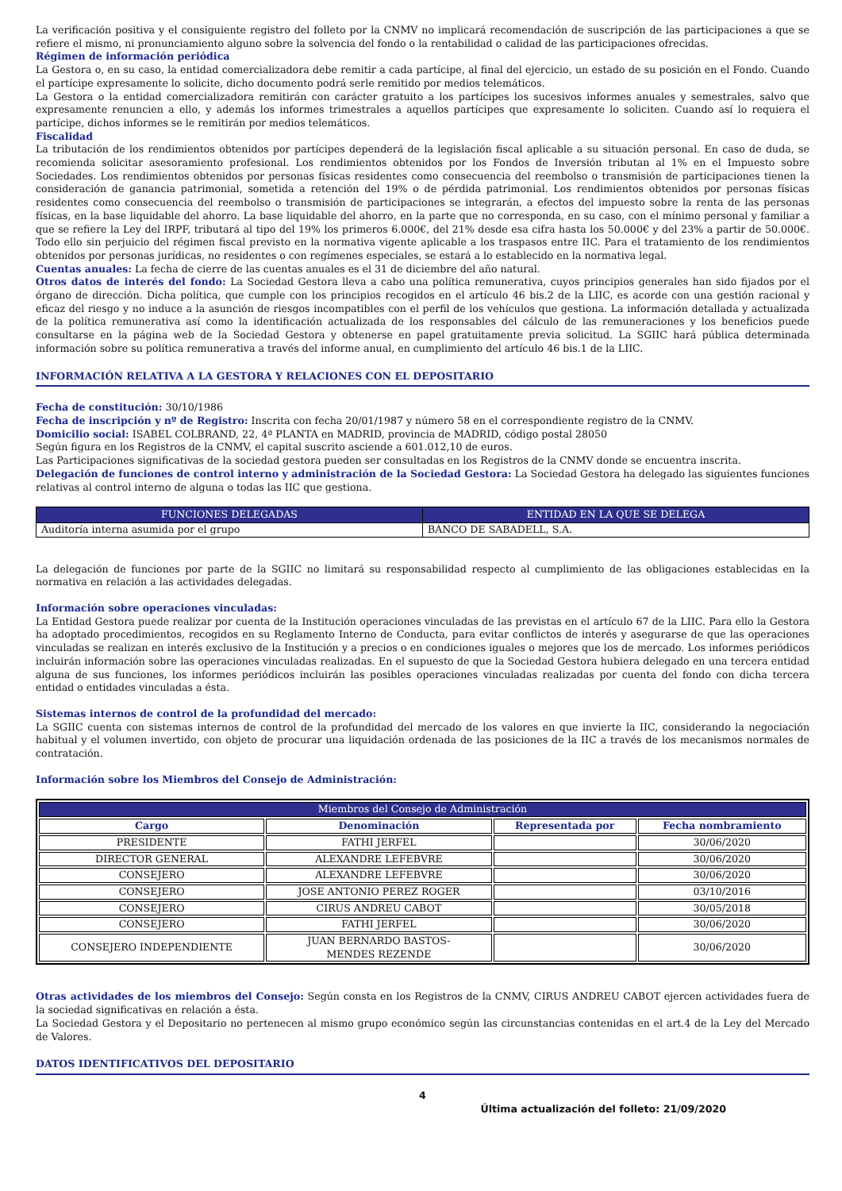La verificación positiva y el consiguiente registro del folleto por la CNMV no implicará recomendación de suscripción de las participaciones a que se refiere el mismo, ni pronunciamiento alguno sobre la solvencia del fondo o la rentabilidad o calidad de las participaciones ofrecidas.
Régimen de información periódica
La Gestora o, en su caso, la entidad comercializadora debe remitir a cada partícipe, al final del ejercicio, un estado de su posición en el Fondo. Cuando el partícipe expresamente lo solicite, dicho documento podrá serle remitido por medios telemáticos.
La Gestora o la entidad comercializadora remitirán con carácter gratuito a los partícipes los sucesivos informes anuales y semestrales, salvo que expresamente renuncien a ello, y además los informes trimestrales a aquellos partícipes que expresamente lo soliciten. Cuando así lo requiera el partícipe, dichos informes se le remitirán por medios telemáticos.
Fiscalidad
La tributación de los rendimientos obtenidos por partícipes dependerá de la legislación fiscal aplicable a su situación personal. En caso de duda, se recomienda solicitar asesoramiento profesional. Los rendimientos obtenidos por los Fondos de Inversión tributan al 1% en el Impuesto sobre Sociedades. Los rendimientos obtenidos por personas físicas residentes como consecuencia del reembolso o transmisión de participaciones tienen la consideración de ganancia patrimonial, sometida a retención del 19% o de pérdida patrimonial. Los rendimientos obtenidos por personas físicas residentes como consecuencia del reembolso o transmisión de participaciones se integrarán, a efectos del impuesto sobre la renta de las personas físicas, en la base liquidable del ahorro. La base liquidable del ahorro, en la parte que no corresponda, en su caso, con el mínimo personal y familiar a que se refiere la Ley del IRPF, tributará al tipo del 19% los primeros 6.000€, del 21% desde esa cifra hasta los 50.000€ y del 23% a partir de 50.000€. Todo ello sin perjuicio del régimen fiscal previsto en la normativa vigente aplicable a los traspasos entre IIC. Para el tratamiento de los rendimientos obtenidos por personas jurídicas, no residentes o con regímenes especiales, se estará a lo establecido en la normativa legal.
Cuentas anuales: La fecha de cierre de las cuentas anuales es el 31 de diciembre del año natural.
Otros datos de interés del fondo: La Sociedad Gestora lleva a cabo una política remunerativa, cuyos principios generales han sido fijados por el órgano de dirección. Dicha política, que cumple con los principios recogidos en el artículo 46 bis.2 de la LIIC, es acorde con una gestión racional y eficaz del riesgo y no induce a la asunción de riesgos incompatibles con el perfil de los vehículos que gestiona. La información detallada y actualizada de la política remunerativa así como la identificación actualizada de los responsables del cálculo de las remuneraciones y los beneficios puede consultarse en la página web de la Sociedad Gestora y obtenerse en papel gratuitamente previa solicitud. La SGIIC hará pública determinada información sobre su política remunerativa a través del informe anual, en cumplimiento del artículo 46 bis.1 de la LIIC.
INFORMACIÓN RELATIVA A LA GESTORA Y RELACIONES CON EL DEPOSITARIO
Fecha de constitución: 30/10/1986
Fecha de inscripción y nº de Registro: Inscrita con fecha 20/01/1987 y número 58 en el correspondiente registro de la CNMV.
Domicilio social: ISABEL COLBRAND, 22, 4ª PLANTA en MADRID, provincia de MADRID, código postal 28050
Según figura en los Registros de la CNMV, el capital suscrito asciende a 601.012,10 de euros.
Las Participaciones significativas de la sociedad gestora pueden ser consultadas en los Registros de la CNMV donde se encuentra inscrita.
Delegación de funciones de control interno y administración de la Sociedad Gestora: La Sociedad Gestora ha delegado las siguientes funciones relativas al control interno de alguna o todas las IIC que gestiona.
| FUNCIONES DELEGADAS | ENTIDAD EN LA QUE SE DELEGA |
| --- | --- |
| Auditoría interna asumida por el grupo | BANCO DE SABADELL, S.A. |
La delegación de funciones por parte de la SGIIC no limitará su responsabilidad respecto al cumplimiento de las obligaciones establecidas en la normativa en relación a las actividades delegadas.
Información sobre operaciones vinculadas:
La Entidad Gestora puede realizar por cuenta de la Institución operaciones vinculadas de las previstas en el artículo 67 de la LIIC. Para ello la Gestora ha adoptado procedimientos, recogidos en su Reglamento Interno de Conducta, para evitar conflictos de interés y asegurarse de que las operaciones vinculadas se realizan en interés exclusivo de la Institución y a precios o en condiciones iguales o mejores que los de mercado. Los informes periódicos incluirán información sobre las operaciones vinculadas realizadas. En el supuesto de que la Sociedad Gestora hubiera delegado en una tercera entidad alguna de sus funciones, los informes periódicos incluirán las posibles operaciones vinculadas realizadas por cuenta del fondo con dicha tercera entidad o entidades vinculadas a ésta.
Sistemas internos de control de la profundidad del mercado:
La SGIIC cuenta con sistemas internos de control de la profundidad del mercado de los valores en que invierte la IIC, considerando la negociación habitual y el volumen invertido, con objeto de procurar una liquidación ordenada de las posiciones de la IIC a través de los mecanismos normales de contratación.
Información sobre los Miembros del Consejo de Administración:
| Miembros del Consejo de Administración | | | |
| --- | --- | --- | --- |
| Cargo | Denominación | Representada por | Fecha nombramiento |
| PRESIDENTE | FATHI JERFEL | | 30/06/2020 |
| DIRECTOR GENERAL | ALEXANDRE LEFEBVRE | | 30/06/2020 |
| CONSEJERO | ALEXANDRE LEFEBVRE | | 30/06/2020 |
| CONSEJERO | JOSE ANTONIO PEREZ ROGER | | 03/10/2016 |
| CONSEJERO | CIRUS ANDREU CABOT | | 30/05/2018 |
| CONSEJERO | FATHI JERFEL | | 30/06/2020 |
| CONSEJERO INDEPENDIENTE | JUAN BERNARDO BASTOS- MENDES REZENDE | | 30/06/2020 |
Otras actividades de los miembros del Consejo: Según consta en los Registros de la CNMV, CIRUS ANDREU CABOT ejercen actividades fuera de la sociedad significativas en relación a ésta.
La Sociedad Gestora y el Depositario no pertenecen al mismo grupo económico según las circunstancias contenidas en el art.4 de la Ley del Mercado de Valores.
DATOS IDENTIFICATIVOS DEL DEPOSITARIO
4
Última actualización del folleto: 21/09/2020